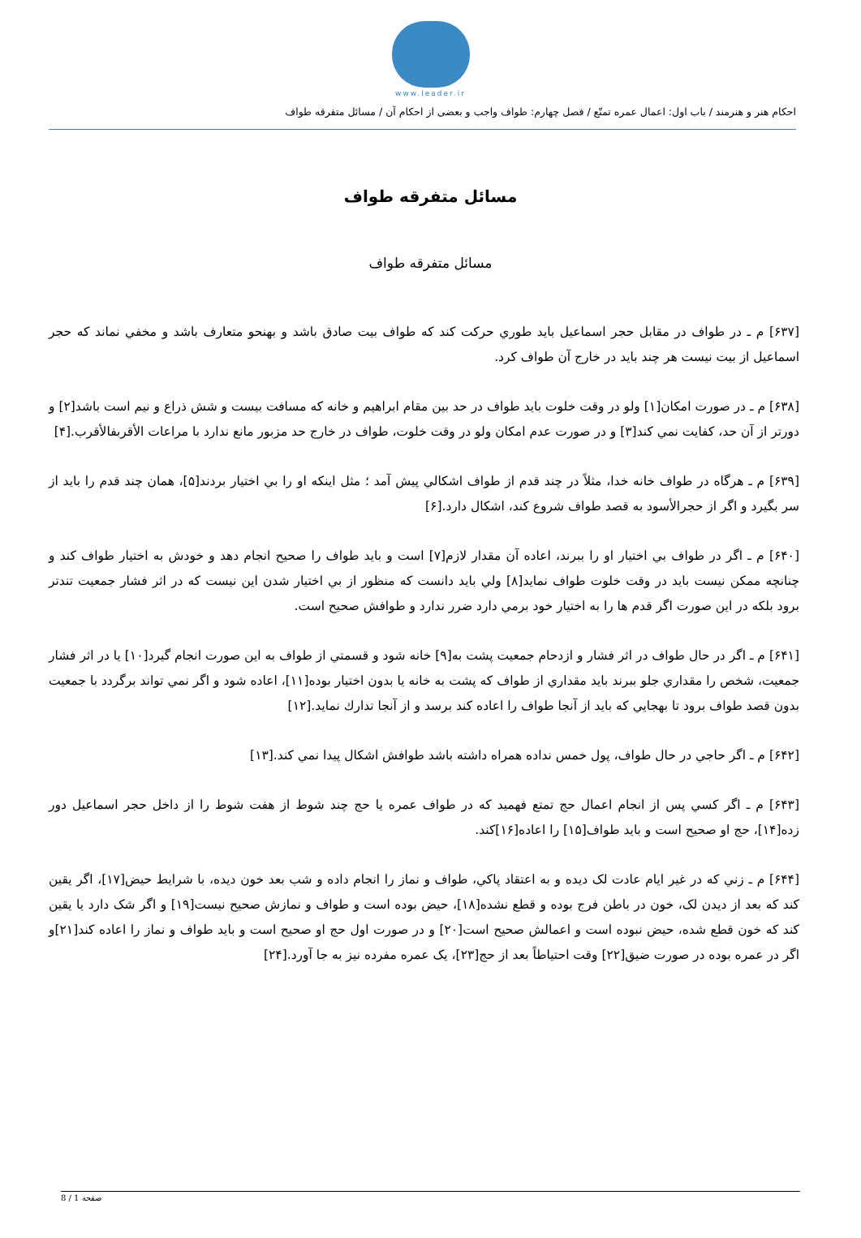www.leader.ir
احکام هنر و هنرمند / باب اول: اعمال عمره تمتّع / فصل چهارم: طواف واجب و بعضى از احكام آن / مسائل متفرقه طواف
مسائل متفرقه طواف
مسائل متفرقه طواف
[۶۳۷] م ـ در طواف در مقابل حجر اسماعيل بايد طوري حركت كند كه طواف بيت صادق باشد و بهنحو متعارف باشد و مخفي نماند كه حجر اسماعيل از بيت نيست هر چند بايد در خارج آن طواف كرد.
[۶۳۸] م ـ در صورت امكان[۱] ولو در وقت خلوت بايد طواف در حد بين مقام ابراهيم و خانه كه مسافت بيست و شش ذراع و نيم است باشد[۲] و دورتر از آن حد، كفايت نمي كند[۳] و در صورت عدم امكان ولو در وقت خلوت، طواف در خارج حد مزبور مانع ندارد با مراعات الأقربفالأقرب.[۴]
[۶۳۹] م ـ هرگاه در طواف خانه خدا، مثلاً در چند قدم از طواف اشكالي پيش آمد ؛ مثل اينكه او را بي اختيار بردند[۵]، همان چند قدم را بايد از سر بگيرد و اگر از حجرالأسود به قصد طواف شروع كند، اشكال دارد.[۶]
[۶۴۰] م ـ اگر در طواف بي اختيار او را ببرند، اعاده آن مقدار لازم[۷] است و بايد طواف را صحيح انجام دهد و خودش به اختيار طواف كند و چنانچه ممكن نيست بايد در وقت خلوت طواف نمايد[۸] ولي بايد دانست كه منظور از بي اختيار شدن اين نيست كه در اثر فشار جمعيت تندتر برود بلكه در اين صورت اگر قدم ها را به اختيار خود برمي دارد ضرر ندارد و طوافش صحيح است.
[۶۴۱] م ـ اگر در حال طواف در اثر فشار و ازدحام جمعيت پشت به[۹] خانه شود و قسمتي از طواف به اين صورت انجام گيرد[۱۰] يا در اثر فشار جمعيت، شخص را مقداري جلو ببرند بايد مقداري از طواف كه پشت به خانه يا بدون اختيار بوده[۱۱]، اعاده شود و اگر نمي تواند برگردد با جمعيت بدون قصد طواف برود تا بهجايي كه بايد از آنجا طواف را اعاده كند برسد و از آنجا تدارك نمايد.[۱۲]
[۶۴۲] م ـ اگر حاجي در حال طواف، پول خمس نداده همراه داشته باشد طوافش اشكال پيدا نمي كند.[۱۳]
[۶۴۳] م ـ اگر كسي پس از انجام اعمال حج تمتع فهميد كه در طواف عمره يا حج چند شوط از هفت شوط را از داخل حجر اسماعيل دور زده[۱۴]، حج او صحيح است و بايد طواف[۱۵] را اعاده[۱۶]كند.
[۶۴۴] م ـ زني كه در غير ايام عادت لک ديده و به اعتقاد پاكي، طواف و نماز را انجام داده و شب بعد خون ديده، با شرايط حيض[۱۷]، اگر يقين كند كه بعد از ديدن لک، خون در باطن فرج بوده و قطع نشده[۱۸]، حيض بوده است و طواف و نمازش صحيح نيست[۱۹] و اگر شک دارد يا يقين كند كه خون قطع شده، حيض نبوده است و اعمالش صحيح است[۲۰] و در صورت اول حج او صحيح است و بايد طواف و نماز را اعاده كند[۲۱]و اگر در عمره بوده در صورت ضيق[۲۲] وقت احتياطاً بعد از حج[۲۳]، يک عمره مفرده نيز به جا آورد.[۲۴]
صفحه 1 / 8